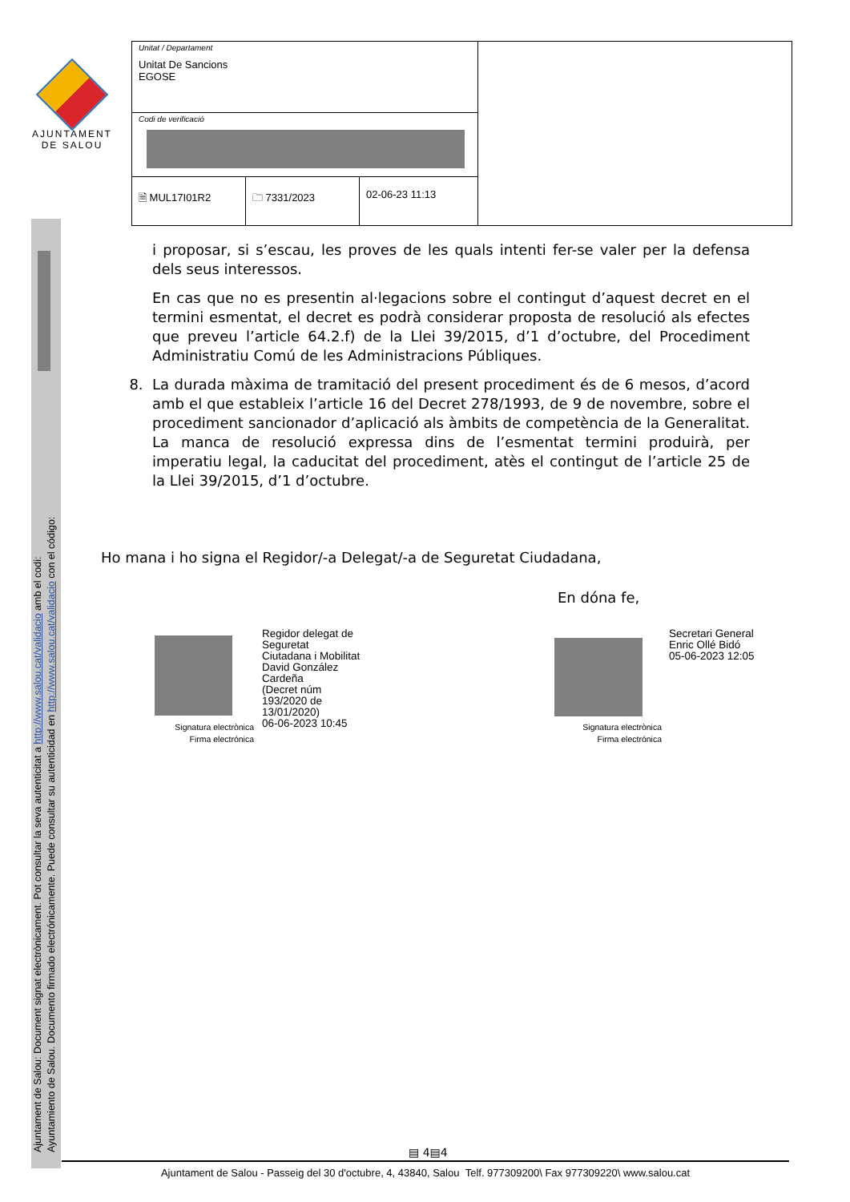AJUNTAMENT
DE SALOU
| Unitat / Departament Unitat De Sancions EGOSE | | | |
| Codi de verificació | | | |
| 🗎 MUL17I01R2 | 🗀 7331/2023 | 02-06-23 11:13 | |
Ajuntament de Salou: Document signat electrònicament. Pot consultar la seva autenticitat a http://www.salou.cat/validacio amb el codi:
Ayuntamiento de Salou. Documento firmado electrónicamente. Puede consultar su autenticidad en http://www.salou.cat/validacio con el código:
i proposar, si s’escau, les proves de les quals intenti fer-se valer per la defensa dels seus interessos.
En cas que no es presentin al·legacions sobre el contingut d’aquest decret en el termini esmentat, el decret es podrà considerar proposta de resolució als efectes que preveu l’article 64.2.f) de la Llei 39/2015, d’1 d’octubre, del Procediment Administratiu Comú de les Administracions Públiques.
8. La durada màxima de tramitació del present procediment és de 6 mesos, d’acord amb el que estableix l’article 16 del Decret 278/1993, de 9 de novembre, sobre el procediment sancionador d’aplicació als àmbits de competència de la Generalitat. La manca de resolució expressa dins de l’esmentat termini produirà, per imperatiu legal, la caducitat del procediment, atès el contingut de l’article 25 de la Llei 39/2015, d’1 d’octubre.
Ho mana i ho signa el Regidor/-a Delegat/-a de Seguretat Ciudadana,
En dóna fe,
Regidor delegat de
Seguretat
Ciutadana i Mobilitat
David González
Cardeña
(Decret núm
193/2020 de
13/01/2020)
06-06-2023 10:45
Signatura electrònica
Firma electrónica
Secretari General
Enric Ollé Bidó
05-06-2023 12:05
Signatura electrònica
Firma electrónica
▤ 4▤4
Ajuntament de Salou - Passeig del 30 d'octubre, 4, 43840, Salou Telf. 977309200\ Fax 977309220\ www.salou.cat